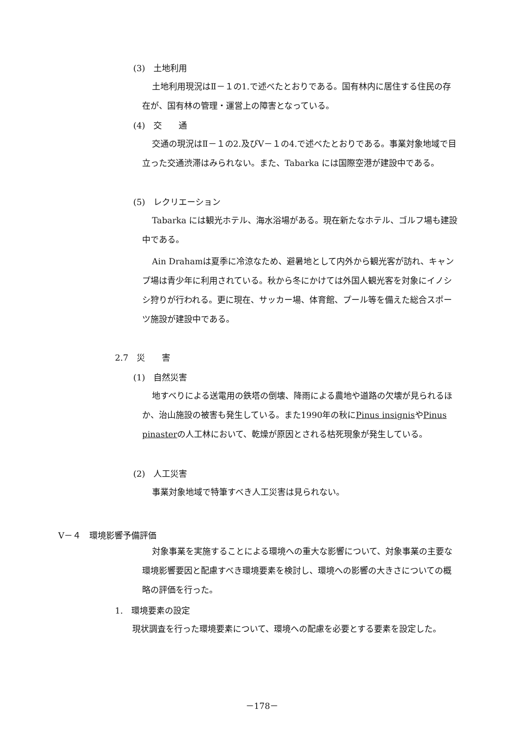(3)　土地利用
土地利用現況はⅡ－１の1.で述べたとおりである。国有林内に居住する住民の存在が、国有林の管理・運営上の障害となっている。
(4)　交　　通
交通の現況はⅡ－１の2.及びⅤ－１の4.で述べたとおりである。事業対象地域で目立った交通渋滞はみられない。また、Tabarka には国際空港が建設中である。
(5)　レクリエーション
Tabarka には観光ホテル、海水浴場がある。現在新たなホテル、ゴルフ場も建設中である。
Ain Drahamは夏季に冷涼なため、避暑地として内外から観光客が訪れ、キャンプ場は青少年に利用されている。秋から冬にかけては外国人観光客を対象にイノシシ狩りが行われる。更に現在、サッカー場、体育館、プール等を備えた総合スポーツ施設が建設中である。
2.7　災　　害
(1)　自然災害
地すべりによる送電用の鉄塔の倒壊、降雨による農地や道路の欠壊が見られるほか、治山施設の被害も発生している。また1990年の秋にPinus insignisやPinus pinasterの人工林において、乾燥が原因とされる枯死現象が発生している。
(2)　人工災害
事業対象地域で特筆すべき人工災害は見られない。
Ⅴ－４　環境影響予備評価
対象事業を実施することによる環境への重大な影響について、対象事業の主要な環境影響要因と配慮すべき環境要素を検討し、環境への影響の大きさについての概略の評価を行った。
1.　環境要素の設定
現状調査を行った環境要素について、環境への配慮を必要とする要素を設定した。
－178－